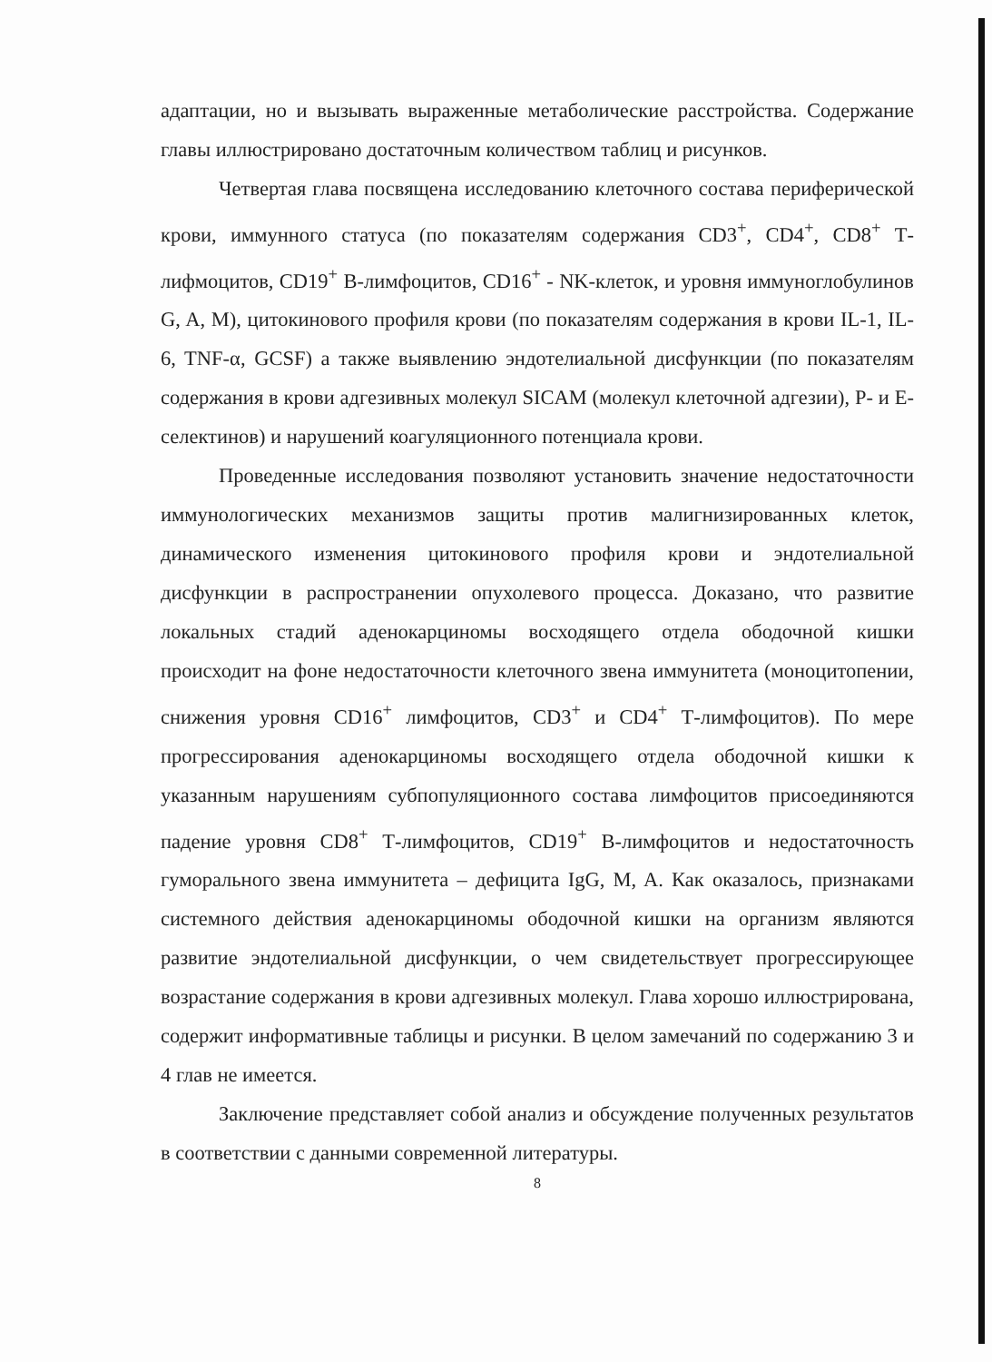адаптации, но и вызывать выраженные метаболические расстройства. Содержание главы иллюстрировано достаточным количеством таблиц и рисунков.
Четвертая глава посвящена исследованию клеточного состава периферической крови, иммунного статуса (по показателям содержания CD3<sup>+</sup>, CD4<sup>+</sup>, CD8<sup>+</sup> Т-лифмоцитов, CD19<sup>+</sup> В-лимфоцитов, CD16<sup>+</sup> - NK-клеток, и уровня иммуноглобулинов G, A, M), цитокинового профиля крови (по показателям содержания в крови IL-1, IL-6, TNF-α, GCSF) а также выявлению эндотелиальной дисфункции (по показателям содержания в крови адгезивных молекул SICAM (молекул клеточной адгезии), Р- и Е-селектинов) и нарушений коагуляционного потенциала крови.
Проведенные исследования позволяют установить значение недостаточности иммунологических механизмов защиты против малигнизированных клеток, динамического изменения цитокинового профиля крови и эндотелиальной дисфункции в распространении опухолевого процесса. Доказано, что развитие локальных стадий аденокарциномы восходящего отдела ободочной кишки происходит на фоне недостаточности клеточного звена иммунитета (моноцитопении, снижения уровня CD16<sup>+</sup> лимфоцитов, CD3<sup>+</sup> и CD4<sup>+</sup> Т-лимфоцитов). По мере прогрессирования аденокарциномы восходящего отдела ободочной кишки к указанным нарушениям субпопуляционного состава лимфоцитов присоединяются падение уровня CD8<sup>+</sup> Т-лимфоцитов, CD19<sup>+</sup> В-лимфоцитов и недостаточность гуморального звена иммунитета – дефицита IgG, M, A. Как оказалось, признаками системного действия аденокарциномы ободочной кишки на организм являются развитие эндотелиальной дисфункции, о чем свидетельствует прогрессирующее возрастание содержания в крови адгезивных молекул. Глава хорошо иллюстрирована, содержит информативные таблицы и рисунки. В целом замечаний по содержанию 3 и 4 глав не имеется.
Заключение представляет собой анализ и обсуждение полученных результатов в соответствии с данными современной литературы.
8